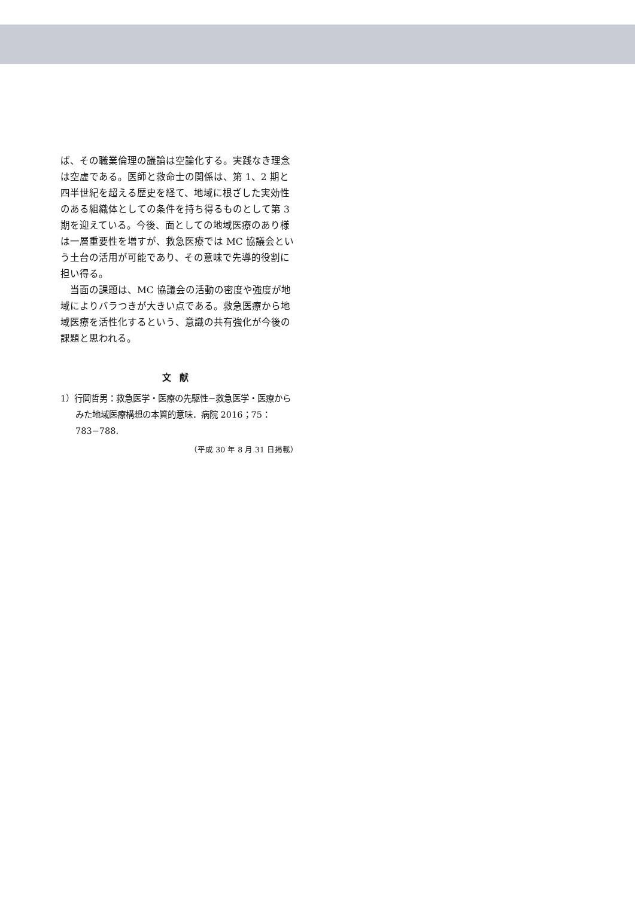ば、その職業倫理の議論は空論化する。実践なき理念は空虚である。医師と救命士の関係は、第 1、2 期と四半世紀を超える歴史を経て、地域に根ざした実効性のある組織体としての条件を持ち得るものとして第 3 期を迎えている。今後、面としての地域医療のあり様は一層重要性を増すが、救急医療では MC 協議会という土台の活用が可能であり、その意味で先導的役割に担い得る。
　当面の課題は、MC 協議会の活動の密度や強度が地域によりバラつきが大きい点である。救急医療から地域医療を活性化するという、意識の共有強化が今後の課題と思われる。
文献
1）行岡哲男：救急医学・医療の先駆性−救急医学・医療からみた地域医療構想の本質的意味．病院 2016；75：783−788.
（平成 30 年 8 月 31 日掲載）